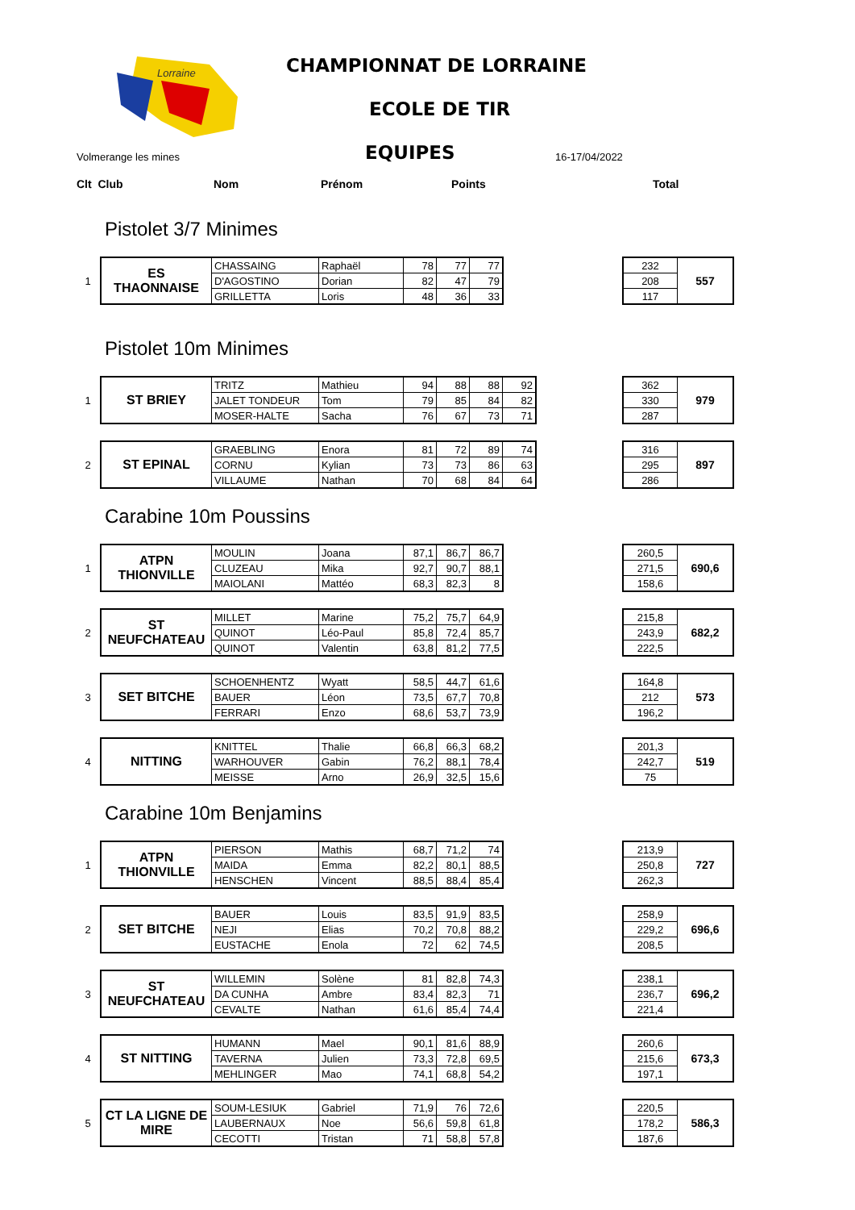Lorraine
CHAMPIONNAT DE LORRAINE
ECOLE DE TIR
EQUIPES
Volmerange les mines 16-17/04/2022
Clt Club Nom Prénom Points Total
Pistolet 3/7 Minimes
1
| ES THAONNAISE | CHASSAING | Raphaël | 78 | 77 | 77 |
| | D'AGOSTINO | Dorian | 82 | 47 | 79 |
| | GRILLETTA | Loris | 48 | 36 | 33 |
| 232 | 557 |
| 208 | |
| 117 | |
Pistolet 10m Minimes
1
| ST BRIEY | TRITZ | Mathieu | 94 | 88 | 88 | 92 |
| | JALET TONDEUR | Tom | 79 | 85 | 84 | 82 |
| | MOSER-HALTE | Sacha | 76 | 67 | 73 | 71 |
| 362 | 979 |
| 330 | |
| 287 | |
2
| ST EPINAL | GRAEBLING | Enora | 81 | 72 | 89 | 74 |
| | CORNU | Kylian | 73 | 73 | 86 | 63 |
| | VILLAUME | Nathan | 70 | 68 | 84 | 64 |
| 316 | 897 |
| 295 | |
| 286 | |
Carabine 10m Poussins
1
| ATPN THIONVILLE | MOULIN | Joana | 87,1 | 86,7 | 86,7 |
| | CLUZEAU | Mika | 92,7 | 90,7 | 88,1 |
| | MAIOLANI | Mattéo | 68,3 | 82,3 | 8 |
| 260,5 | 690,6 |
| 271,5 | |
| 158,6 | |
2
| ST NEUFCHATEAU | MILLET | Marine | 75,2 | 75,7 | 64,9 |
| | QUINOT | Léo-Paul | 85,8 | 72,4 | 85,7 |
| | QUINOT | Valentin | 63,8 | 81,2 | 77,5 |
| 215,8 | 682,2 |
| 243,9 | |
| 222,5 | |
3
| SET BITCHE | SCHOENHENTZ | Wyatt | 58,5 | 44,7 | 61,6 |
| | BAUER | Léon | 73,5 | 67,7 | 70,8 |
| | FERRARI | Enzo | 68,6 | 53,7 | 73,9 |
| 164,8 | 573 |
| 212 | |
| 196,2 | |
4
| NITTING | KNITTEL | Thalie | 66,8 | 66,3 | 68,2 |
| | WARHOUVER | Gabin | 76,2 | 88,1 | 78,4 |
| | MEISSE | Arno | 26,9 | 32,5 | 15,6 |
| 201,3 | 519 |
| 242,7 | |
| 75 | |
Carabine 10m Benjamins
1
| ATPN THIONVILLE | PIERSON | Mathis | 68,7 | 71,2 | 74 |
| | MAIDA | Emma | 82,2 | 80,1 | 88,5 |
| | HENSCHEN | Vincent | 88,5 | 88,4 | 85,4 |
| 213,9 | 727 |
| 250,8 | |
| 262,3 | |
2
| SET BITCHE | BAUER | Louis | 83,5 | 91,9 | 83,5 |
| | NEJI | Elias | 70,2 | 70,8 | 88,2 |
| | EUSTACHE | Enola | 72 | 62 | 74,5 |
| 258,9 | 696,6 |
| 229,2 | |
| 208,5 | |
3
| ST NEUFCHATEAU | WILLEMIN | Solène | 81 | 82,8 | 74,3 |
| | DA CUNHA | Ambre | 83,4 | 82,3 | 71 |
| | CEVALTE | Nathan | 61,6 | 85,4 | 74,4 |
| 238,1 | 696,2 |
| 236,7 | |
| 221,4 | |
4
| ST NITTING | HUMANN | Mael | 90,1 | 81,6 | 88,9 |
| | TAVERNA | Julien | 73,3 | 72,8 | 69,5 |
| | MEHLINGER | Mao | 74,1 | 68,8 | 54,2 |
| 260,6 | 673,3 |
| 215,6 | |
| 197,1 | |
5
| CT LA LIGNE DE MIRE | SOUM-LESIUK | Gabriel | 71,9 | 76 | 72,6 |
| | LAUBERNAUX | Noe | 56,6 | 59,8 | 61,8 |
| | CECOTTI | Tristan | 71 | 58,8 | 57,8 |
| 220,5 | 586,3 |
| 178,2 | |
| 187,6 | |